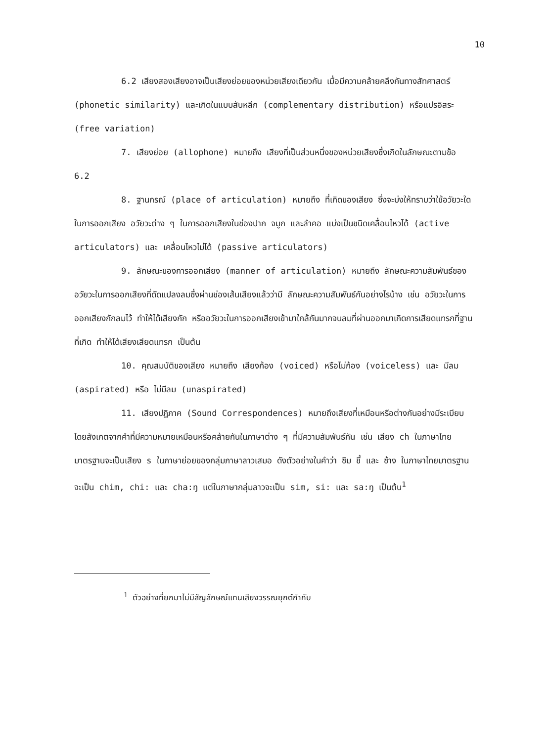10
6.2 เสียงสองเสียงอาจเป็นเสียงย่อยของหน่วยเสียงเดียวกัน เมื่อมีความคล้ายคลึงกันทางสัทศาสตร์ (phonetic similarity) และเกิดในแบบสับหลีก (complementary distribution) หรือแปรอิสระ (free variation)
7. เสียงย่อย (allophone) หมายถึง เสียงที่เป็นส่วนหนึ่งของหน่วยเสียงซึ่งเกิดในลักษณะตามข้อ 6.2
8. ฐานกรณ์ (place of articulation) หมายถึง ที่เกิดของเสียง ซึ่งจะบ่งให้ทราบว่าใช้อวัยวะใดในการออกเสียง อวัยวะต่าง ๆ ในการออกเสียงในช่องปาก จมูก และลำคอ แบ่งเป็นชนิดเคลื่อนไหวได้ (active articulators) และ เคลื่อนไหวไม่ได้ (passive articulators)
9. ลักษณะของการออกเสียง (manner of articulation) หมายถึง ลักษณะความสัมพันธ์ของอวัยวะในการออกเสียงที่ดัดแปลงลมซึ่งผ่านช่องเส้นเสียงแล้วว่ามี ลักษณะความสัมพันธ์กันอย่างไรบ้าง เช่น อวัยวะในการออกเสียงกักลมไว้ ทำให้ได้เสียงกัก หรืออวัยวะในการออกเสียงเข้ามาใกล้กันมากจนลมที่ผ่านออกมาเกิดการเสียดแทรกที่ฐานที่เกิด ทำให้ได้เสียงเสียดแทรก เป็นต้น
10. คุณสมบัติของเสียง หมายถึง เสียงก้อง (voiced) หรือไม่ก้อง (voiceless) และ มีลม (aspirated) หรือ ไม่มีลม (unaspirated)
11. เสียงปฏิภาค (Sound Correspondences) หมายถึงเสียงที่เหมือนหรือต่างกันอย่างมีระเบียบ โดยสังเกตจากคำที่มีความหมายเหมือนหรือคล้ายกันในภาษาต่าง ๆ ที่มีความสัมพันธ์กัน เช่น เสียง ch ในภาษาไทยมาตรฐานจะเป็นเสียง s ในภาษาย่อยของกลุ่มภาษาลาวเสมอ ดังตัวอย่างในคำว่า ชิม ชี้ และ ช้าง ในภาษาไทยมาตรฐานจะเป็น chim, chi: และ cha:ŋ แต่ในภาษากลุ่มลาวจะเป็น sim, si: และ sa:ŋ เป็นต้น<sup>1</sup>
<sup>1</sup> ตัวอย่างที่ยกมาไม่มีสัญลักษณ์แทนเสียงวรรณยุกต์กำกับ